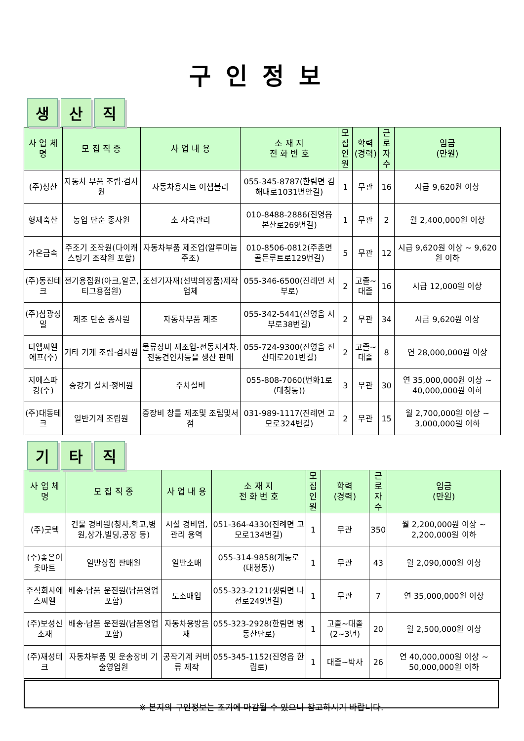구인정보
생산 직
| 사 업 체 명 | 모 집 직 종 | 사 업 내 용 | 소 재 지 전 화 번 호 | 모집 인원 | 학력 (경력) | 근로 자수 | 임금 (만원) |
| --- | --- | --- | --- | --- | --- | --- | --- |
| (주)성산 | 자동차 부품 조립·검사원 | 자동차용시트 어셈블리 | 055-345-8787(한림면 김해대로1031번안길) | 1 | 무관 | 16 | 시급 9,620원 이상 |
| 형제축산 | 농업 단순 종사원 | 소 사육관리 | 010-8488-2886(진영읍 본산로269번길) | 1 | 무관 | 2 | 월 2,400,000원 이상 |
| 가온금속 | 주조기 조작원(다이캐스팅기 조작원 포함) | 자동차부품 제조업(알루미늄주조) | 010-8506-0812(주촌면 골든루트로129번길) | 5 | 무관 | 12 | 시급 9,620원 이상 ~ 9,620원 이하 |
| (주)동진테크 | 전기용접원(아크,알곤,티그용접원) | 조선기자재(선박의장품)제작업체 | 055-346-6500(진례면 서부로) | 2 | 고졸~대졸 | 16 | 시급 12,000원 이상 |
| (주)삼광정밀 | 제조 단순 종사원 | 자동차부품 제조 | 055-342-5441(진영읍 서부로38번길) | 2 | 무관 | 34 | 시급 9,620원 이상 |
| 티엠씨엘에프(주) | 기타 기계 조립·검사원 | 물류장비 제조업-전동지게차.전동견인차등을 생산 판매 | 055-724-9300(진영읍 진산대로201번길) | 2 | 고졸~대졸 | 8 | 연 28,000,000원 이상 |
| 지에스파킹(주) | 승강기 설치·정비원 | 주차설비 | 055-808-7060(번화1로(대청동)) | 3 | 무관 | 30 | 연 35,000,000원 이상 ~ 40,000,000원 이하 |
| (주)대동테크 | 일반기계 조립원 | 중장비 창틀 제조및 조립및서점 | 031-989-1117(진례면 고모로324번길) | 2 | 무관 | 15 | 월 2,700,000원 이상 ~ 3,000,000원 이하 |
기타 직
| 사 업 체 명 | 모 집 직 종 | 사 업 내 용 | 소 재 지 전 화 번 호 | 모집 인원 | 학력 (경력) | 근로 자수 | 임금 (만원) |
| --- | --- | --- | --- | --- | --- | --- | --- |
| (주)굿텍 | 건물 경비원(청사,학교,병원,상가,빌딩,공장 등) | 시설 경비업, 관리 용역 | 051-364-4330(진례면 고모로134번길) | 1 | 무관 | 350 | 월 2,200,000원 이상 ~ 2,200,000원 이하 |
| (주)좋은이웃마트 | 일반상점 판매원 | 일반소매 | 055-314-9858(계동로 (대청동)) | 1 | 무관 | 43 | 월 2,090,000원 이상 |
| 주식회사에스씨엘 | 배송·납품 운전원(납품영업 포함) | 도소매업 | 055-323-2121(생림면 나전로249번길) | 1 | 무관 | 7 | 연 35,000,000원 이상 |
| (주)보성신소재 | 배송·납품 운전원(납품영업 포함) | 자동차용방음재 | 055-323-2928(한림면 병동산단로) | 1 | 고졸~대졸(2~3년) | 20 | 월 2,500,000원 이상 |
| (주)재성테크 | 자동차부품 및 운송장비 기술영업원 | 공작기계 커버류 제작 | 055-345-1152(진영읍 한림로) | 1 | 대졸~박사 | 26 | 연 40,000,000원 이상 ~ 50,000,000원 이하 |
※ 본지의 구인정보는 조기에 마감될 수 있으니 참고하시기 바랍니다.